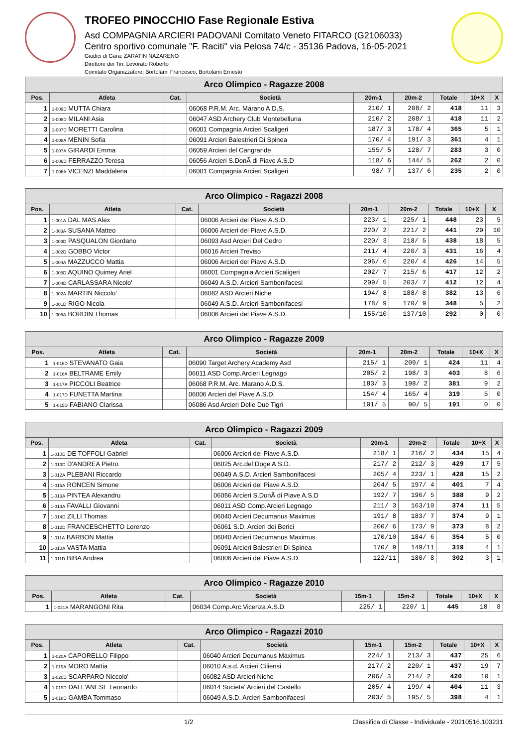TROFEO PINOCCHIO Fase Regionale Estiva
Asd COMPAGNIA ARCIERI PADOVANI Comitato Veneto FITARCO (G2106033)
Centro sportivo comunale "F. Raciti" via Pelosa 74/c - 35136 Padova, 16-05-2021
Giudici di Gara: ZARATIN NAZARENO
Direttore dei Tiri: Levorato Roberto
Comitato Organizzatore: Bortolami Francesco, Bortolami Ernesto
| Arco Olimpico - Ragazze 2008 | | | | | | | | |
| --- | --- | --- | --- | --- | --- | --- | --- | --- |
| Pos. | Atleta | Cat. | Società | 20m-1 | 20m-2 | Totale | 10+X | X |
| 1 | 1-009D MUTTA Chiara | | 06068 P.R.M. Arc. Marano A.D.S. | 210/ 1 | 208/ 2 | 418 | 11 | 3 |
| 2 | 1-008D MILANI Asia | | 06047 ASD Archery Club Montebelluna | 210/ 2 | 208/ 1 | 418 | 11 | 2 |
| 3 | 1-007D MORETTI Carolina | | 06001 Compagnia Arcieri Scaligeri | 187/ 3 | 178/ 4 | 365 | 5 | 1 |
| 4 | 1-008A MENIN Sofia | | 06091 Arcieri Balestrieri Di Spinea | 170/ 4 | 191/ 3 | 361 | 4 | 1 |
| 5 | 1-007A GIRARDI Emma | | 06059 Arcieri del Cangrande | 155/ 5 | 128/ 7 | 283 | 3 | 0 |
| 6 | 1-006D FERRAZZO Teresa | | 06056 Arcieri S.DonÃ di Piave A.S.D | 118/ 6 | 144/ 5 | 262 | 2 | 0 |
| 7 | 1-006A VICENZI Maddalena | | 06001 Compagnia Arcieri Scaligeri | 98/ 7 | 137/ 6 | 235 | 2 | 0 |
| Arco Olimpico - Ragazzi 2008 | | | | | | | | |
| --- | --- | --- | --- | --- | --- | --- | --- | --- |
| Pos. | Atleta | Cat. | Società | 20m-1 | 20m-2 | Totale | 10+X | X |
| 1 | 1-001A DAL MAS Alex | | 06006 Arcieri del Piave A.S.D. | 223/ 1 | 225/ 1 | 448 | 23 | 5 |
| 2 | 1-003A SUSANA Matteo | | 06006 Arcieri del Piave A.S.D. | 220/ 2 | 221/ 2 | 441 | 29 | 10 |
| 3 | 1-003D PASQUALON Giordano | | 06093 Asd Arcieri Del Cedro | 220/ 3 | 218/ 5 | 438 | 18 | 5 |
| 4 | 1-002D GOBBO Victor | | 06016 Arcieri Treviso | 211/ 4 | 220/ 3 | 431 | 16 | 4 |
| 5 | 1-004A MAZZUCCO Mattia | | 06006 Arcieri del Piave A.S.D. | 206/ 6 | 220/ 4 | 426 | 14 | 5 |
| 6 | 1-005D AQUINO Quimey Ariel | | 06001 Compagnia Arcieri Scaligeri | 202/ 7 | 215/ 6 | 417 | 12 | 2 |
| 7 | 1-004D CARLASSARA Nicolo' | | 06049 A.S.D. Arcieri Sambonifacesi | 209/ 5 | 203/ 7 | 412 | 12 | 4 |
| 8 | 1-002A MARTIN Niccolo' | | 06082 ASD Arcieri Niche | 194/ 8 | 188/ 8 | 382 | 13 | 6 |
| 9 | 1-001D RIGO Nicola | | 06049 A.S.D. Arcieri Sambonifacesi | 178/ 9 | 170/ 9 | 348 | 5 | 2 |
| 10 | 1-005A BORDIN Thomas | | 06006 Arcieri del Piave A.S.D. | 155/10 | 137/10 | 292 | 0 | 0 |
| Arco Olimpico - Ragazze 2009 | | | | | | | | |
| --- | --- | --- | --- | --- | --- | --- | --- | --- |
| Pos. | Atleta | Cat. | Società | 20m-1 | 20m-2 | Totale | 10+X | X |
| 1 | 1-016D STEVANATO Gaia | | 06090 Target Archery Academy Asd | 215/ 1 | 209/ 1 | 424 | 11 | 4 |
| 2 | 1-016A BELTRAME Emily | | 06011 ASD Comp.Arcieri Legnago | 205/ 2 | 198/ 3 | 403 | 8 | 6 |
| 3 | 1-017A PICCOLI Beatrice | | 06068 P.R.M. Arc. Marano A.D.S. | 183/ 3 | 198/ 2 | 381 | 9 | 2 |
| 4 | 1-017D FUNETTA Martina | | 06006 Arcieri del Piave A.S.D. | 154/ 4 | 165/ 4 | 319 | 5 | 0 |
| 5 | 1-015D FABIANO Clarissa | | 06086 Asd Arcieri Delle Due Tigri | 101/ 5 | 90/ 5 | 191 | 0 | 0 |
| Arco Olimpico - Ragazzi 2009 | | | | | | | | |
| --- | --- | --- | --- | --- | --- | --- | --- | --- |
| Pos. | Atleta | Cat. | Società | 20m-1 | 20m-2 | Totale | 10+X | X |
| 1 | 1-010D DE TOFFOLI Gabriel | | 06006 Arcieri del Piave A.S.D. | 218/ 1 | 216/ 2 | 434 | 15 | 4 |
| 2 | 1-013D D'ANDREA Pietro | | 06025 Arc.del Doge A.S.D. | 217/ 2 | 212/ 3 | 429 | 17 | 5 |
| 3 | 1-012A PLEBANI Riccardo | | 06049 A.S.D. Arcieri Sambonifacesi | 205/ 4 | 223/ 1 | 428 | 15 | 2 |
| 4 | 1-015A RONCEN Simone | | 06006 Arcieri del Piave A.S.D. | 204/ 5 | 197/ 4 | 401 | 7 | 4 |
| 5 | 1-013A PINTEA Alexandru | | 06056 Arcieri S.DonÃ di Piave A.S.D | 192/ 7 | 196/ 5 | 388 | 9 | 2 |
| 6 | 1-014A FAVALLI Giovanni | | 06011 ASD Comp.Arcieri Legnago | 211/ 3 | 163/10 | 374 | 11 | 5 |
| 7 | 1-014D ZILLI Thomas | | 06040 Arcieri Decumanus Maximus | 191/ 8 | 183/ 7 | 374 | 9 | 1 |
| 8 | 1-012D FRANCESCHETTO Lorenzo | | 06061 S.D. Arcieri dei Berici | 200/ 6 | 173/ 9 | 373 | 8 | 2 |
| 9 | 1-011A BARBON Mattia | | 06040 Arcieri Decumanus Maximus | 170/10 | 184/ 6 | 354 | 5 | 0 |
| 10 | 1-010A VASTA Mattia | | 06091 Arcieri Balestrieri Di Spinea | 170/ 9 | 149/11 | 319 | 4 | 1 |
| 11 | 1-011D BIBA Andrea | | 06006 Arcieri del Piave A.S.D. | 122/11 | 180/ 8 | 302 | 3 | 1 |
| Arco Olimpico - Ragazze 2010 | | | | | | | | |
| --- | --- | --- | --- | --- | --- | --- | --- | --- |
| Pos. | Atleta | Cat. | Società | 15m-1 | 15m-2 | Totale | 10+X | X |
| 1 | 1-021A MARANGONI Rita | | 06034 Comp.Arc.Vicenza A.S.D. | 225/ 1 | 220/ 1 | 445 | 18 | 8 |
| Arco Olimpico - Ragazzi 2010 | | | | | | | | |
| --- | --- | --- | --- | --- | --- | --- | --- | --- |
| Pos. | Atleta | Cat. | Società | 15m-1 | 15m-2 | Totale | 10+X | X |
| 1 | 1-020A CAPORELLO Filippo | | 06040 Arcieri Decumanus Maximus | 224/ 1 | 213/ 3 | 437 | 25 | 6 |
| 2 | 1-019A MORO Mattia | | 06010 A.s.d. Arcieri Ciliensi | 217/ 2 | 220/ 1 | 437 | 19 | 7 |
| 3 | 1-020D SCARPARO Niccolo' | | 06082 ASD Arcieri Niche | 206/ 3 | 214/ 2 | 420 | 10 | 1 |
| 4 | 1-019D DALL'ANESE Leonardo | | 06014 Societa' Arcieri del Castello | 205/ 4 | 199/ 4 | 404 | 11 | 3 |
| 5 | 1-018D GAMBA Tommaso | | 06049 A.S.D. Arcieri Sambonifacesi | 203/ 5 | 195/ 5 | 398 | 4 | 1 |
1/2 Classifica di Classe - Individuale - 20210516.103231